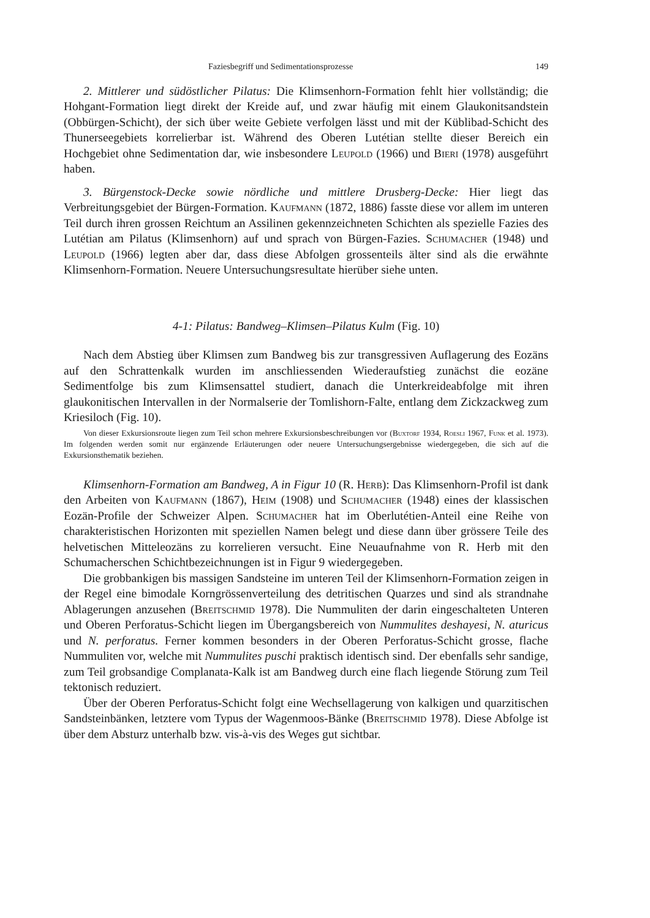Faziesbegriff und Sedimentationsprozesse 149
2. Mittlerer und südöstlicher Pilatus: Die Klimsenhorn-Formation fehlt hier vollständig; die Hohgant-Formation liegt direkt der Kreide auf, und zwar häufig mit einem Glaukonitsandstein (Obbürgen-Schicht), der sich über weite Gebiete verfolgen lässt und mit der Küblibad-Schicht des Thunerseegebiets korrelierbar ist. Während des Oberen Lutétian stellte dieser Bereich ein Hochgebiet ohne Sedimentation dar, wie insbesondere Leupold (1966) und Bieri (1978) ausgeführt haben.
3. Bürgenstock-Decke sowie nördliche und mittlere Drusberg-Decke: Hier liegt das Verbreitungsgebiet der Bürgen-Formation. Kaufmann (1872, 1886) fasste diese vor allem im unteren Teil durch ihren grossen Reichtum an Assilinen gekennzeichneten Schichten als spezielle Fazies des Lutétian am Pilatus (Klimsenhorn) auf und sprach von Bürgen-Fazies. Schumacher (1948) und Leupold (1966) legten aber dar, dass diese Abfolgen grossenteils älter sind als die erwähnte Klimsenhorn-Formation. Neuere Untersuchungsresultate hierüber siehe unten.
4-1: Pilatus: Bandweg–Klimsen–Pilatus Kulm (Fig. 10)
Nach dem Abstieg über Klimsen zum Bandweg bis zur transgressiven Auflagerung des Eozäns auf den Schrattenkalk wurden im anschliessenden Wiederaufstieg zunächst die eozäne Sedimentfolge bis zum Klimsensattel studiert, danach die Unterkreideabfolge mit ihren glaukonitischen Intervallen in der Normalserie der Tomlishorn-Falte, entlang dem Zickzackweg zum Kriesiloch (Fig. 10).
Von dieser Exkursionsroute liegen zum Teil schon mehrere Exkursionsbeschreibungen vor (Buxtorf 1934, Roesli 1967, Funk et al. 1973). Im folgenden werden somit nur ergänzende Erläuterungen oder neuere Untersuchungsergebnisse wiedergegeben, die sich auf die Exkursionsthematik beziehen.
Klimsenhorn-Formation am Bandweg, A in Figur 10 (R. Herb): Das Klimsenhorn-Profil ist dank den Arbeiten von Kaufmann (1867), Heim (1908) und Schumacher (1948) eines der klassischen Eozän-Profile der Schweizer Alpen. Schumacher hat im Oberlutétien-Anteil eine Reihe von charakteristischen Horizonten mit speziellen Namen belegt und diese dann über grössere Teile des helvetischen Mitteleozäns zu korrelieren versucht. Eine Neuaufnahme von R. Herb mit den Schumacherschen Schichtbezeichnungen ist in Figur 9 wiedergegeben.
Die grobbankigen bis massigen Sandsteine im unteren Teil der Klimsenhorn-Formation zeigen in der Regel eine bimodale Korngrössenverteilung des detritischen Quarzes und sind als strandnahe Ablagerungen anzusehen (Breitschmid 1978). Die Nummuliten der darin eingeschalteten Unteren und Oberen Perforatus-Schicht liegen im Übergangsbereich von Nummulites deshayesi, N. aturicus und N. perforatus. Ferner kommen besonders in der Oberen Perforatus-Schicht grosse, flache Nummuliten vor, welche mit Nummulites puschi praktisch identisch sind. Der ebenfalls sehr sandige, zum Teil grobsandige Complanata-Kalk ist am Bandweg durch eine flach liegende Störung zum Teil tektonisch reduziert.
Über der Oberen Perforatus-Schicht folgt eine Wechsellagerung von kalkigen und quarzitischen Sandsteinbänken, letztere vom Typus der Wagenmoos-Bänke (Breitschmid 1978). Diese Abfolge ist über dem Absturz unterhalb bzw. vis-à-vis des Weges gut sichtbar.